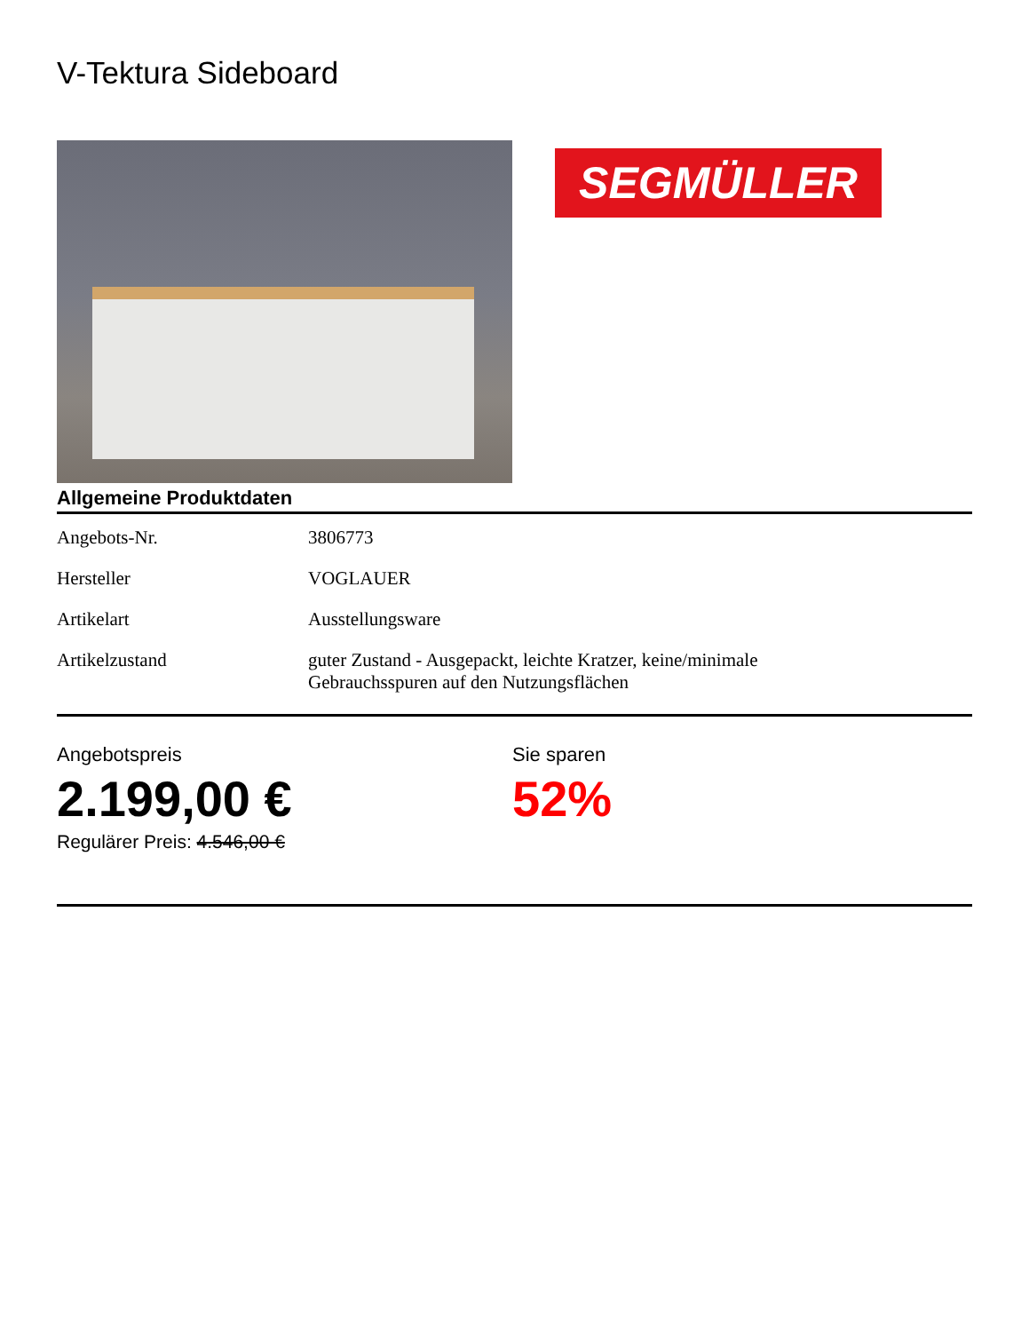V-Tektura Sideboard
SEGMÜLLER
Allgemeine Produktdaten
| Angebots-Nr. | 3806773 |
| Hersteller | VOGLAUER |
| Artikelart | Ausstellungsware |
| Artikelzustand | guter Zustand - Ausgepackt, leichte Kratzer, keine/minimale Gebrauchsspuren auf den Nutzungsflächen |
Angebotspreis
2.199,00 €
Regulärer Preis: 4.546,00 €
Sie sparen
52%